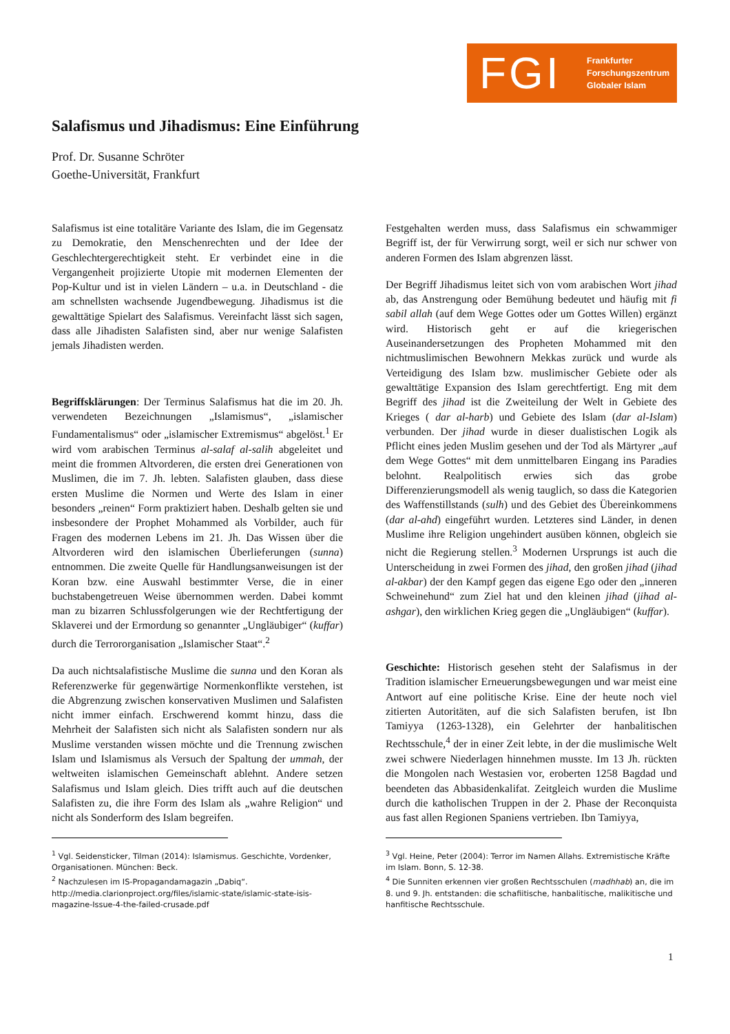FGI
Frankfurter
Forschungszentrum
Globaler Islam
Salafismus und Jihadismus: Eine Einführung
Prof. Dr. Susanne Schröter
Goethe-Universität, Frankfurt
Salafismus ist eine totalitäre Variante des Islam, die im Gegensatz zu Demokratie, den Menschenrechten und der Idee der Geschlechtergerechtigkeit steht. Er verbindet eine in die Vergangenheit projizierte Utopie mit modernen Elementen der Pop-Kultur und ist in vielen Ländern – u.a. in Deutschland - die am schnellsten wachsende Jugendbewegung. Jihadismus ist die gewalttätige Spielart des Salafismus. Vereinfacht lässt sich sagen, dass alle Jihadisten Salafisten sind, aber nur wenige Salafisten jemals Jihadisten werden.
Begriffsklärungen: Der Terminus Salafismus hat die im 20. Jh. verwendeten Bezeichnungen „Islamismus“, „islamischer Fundamentalismus“ oder „islamischer Extremismus“ abgelöst.<sup>1</sup> Er wird vom arabischen Terminus al-salaf al-salih abgeleitet und meint die frommen Altvorderen, die ersten drei Generationen von Muslimen, die im 7. Jh. lebten. Salafisten glauben, dass diese ersten Muslime die Normen und Werte des Islam in einer besonders „reinen“ Form praktiziert haben. Deshalb gelten sie und insbesondere der Prophet Mohammed als Vorbilder, auch für Fragen des modernen Lebens im 21. Jh. Das Wissen über die Altvorderen wird den islamischen Überlieferungen (sunna) entnommen. Die zweite Quelle für Handlungsanweisungen ist der Koran bzw. eine Auswahl bestimmter Verse, die in einer buchstabengetreuen Weise übernommen werden. Dabei kommt man zu bizarren Schlussfolgerungen wie der Rechtfertigung der Sklaverei und der Ermordung so genannter „Ungläubiger“ (kuffar) durch die Terrororganisation „Islamischer Staat“.<sup>2</sup>
Da auch nichtsalafistische Muslime die sunna und den Koran als Referenzwerke für gegenwärtige Normenkonflikte verstehen, ist die Abgrenzung zwischen konservativen Muslimen und Salafisten nicht immer einfach. Erschwerend kommt hinzu, dass die Mehrheit der Salafisten sich nicht als Salafisten sondern nur als Muslime verstanden wissen möchte und die Trennung zwischen Islam und Islamismus als Versuch der Spaltung der ummah, der weltweiten islamischen Gemeinschaft ablehnt. Andere setzen Salafismus und Islam gleich. Dies trifft auch auf die deutschen Salafisten zu, die ihre Form des Islam als „wahre Religion“ und nicht als Sonderform des Islam begreifen.
<sup>1</sup> Vgl. Seidensticker, Tilman (2014): Islamismus. Geschichte, Vordenker, Organisationen. München: Beck.
<sup>2</sup> Nachzulesen im IS-Propagandamagazin „Dabiq“. http://media.clarionproject.org/files/islamic-state/islamic-state-isis-magazine-Issue-4-the-failed-crusade.pdf
Festgehalten werden muss, dass Salafismus ein schwammiger Begriff ist, der für Verwirrung sorgt, weil er sich nur schwer von anderen Formen des Islam abgrenzen lässt.
Der Begriff Jihadismus leitet sich von vom arabischen Wort jihad ab, das Anstrengung oder Bemühung bedeutet und häufig mit fi sabil allah (auf dem Wege Gottes oder um Gottes Willen) ergänzt wird. Historisch geht er auf die kriegerischen Auseinandersetzungen des Propheten Mohammed mit den nichtmuslimischen Bewohnern Mekkas zurück und wurde als Verteidigung des Islam bzw. muslimischer Gebiete oder als gewalttätige Expansion des Islam gerechtfertigt. Eng mit dem Begriff des jihad ist die Zweiteilung der Welt in Gebiete des Krieges ( dar al-harb) und Gebiete des Islam (dar al-Islam) verbunden. Der jihad wurde in dieser dualistischen Logik als Pflicht eines jeden Muslim gesehen und der Tod als Märtyrer „auf dem Wege Gottes“ mit dem unmittelbaren Eingang ins Paradies belohnt. Realpolitisch erwies sich das grobe Differenzierungsmodell als wenig tauglich, so dass die Kategorien des Waffenstillstands (sulh) und des Gebiet des Übereinkommens (dar al-ahd) eingeführt wurden. Letzteres sind Länder, in denen Muslime ihre Religion ungehindert ausüben können, obgleich sie nicht die Regierung stellen.<sup>3</sup> Modernen Ursprungs ist auch die Unterscheidung in zwei Formen des jihad, den großen jihad (jihad al-akbar) der den Kampf gegen das eigene Ego oder den „inneren Schweinehund“ zum Ziel hat und den kleinen jihad (jihad al-ashgar), den wirklichen Krieg gegen die „Ungläubigen“ (kuffar).
Geschichte: Historisch gesehen steht der Salafismus in der Tradition islamischer Erneuerungsbewegungen und war meist eine Antwort auf eine politische Krise. Eine der heute noch viel zitierten Autoritäten, auf die sich Salafisten berufen, ist Ibn Tamiyya (1263-1328), ein Gelehrter der hanbalitischen Rechtsschule,<sup>4</sup> der in einer Zeit lebte, in der die muslimische Welt zwei schwere Niederlagen hinnehmen musste. Im 13 Jh. rückten die Mongolen nach Westasien vor, eroberten 1258 Bagdad und beendeten das Abbasidenkalifat. Zeitgleich wurden die Muslime durch die katholischen Truppen in der 2. Phase der Reconquista aus fast allen Regionen Spaniens vertrieben. Ibn Tamiyya,
<sup>3</sup> Vgl. Heine, Peter (2004): Terror im Namen Allahs. Extremistische Kräfte im Islam. Bonn, S. 12-38.
<sup>4</sup> Die Sunniten erkennen vier großen Rechtsschulen (madhhab) an, die im 8. und 9. Jh. entstanden: die schafiitische, hanbalitische, malikitische und hanfitische Rechtsschule.
1